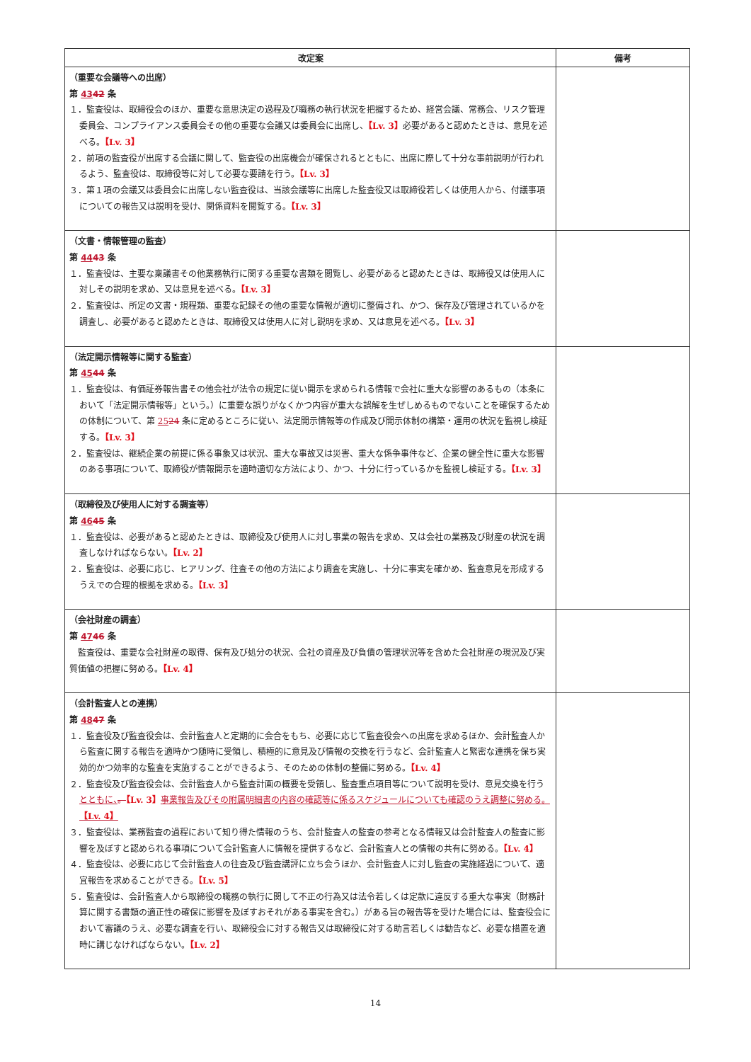| 改定案 | 備考 |
| --- | --- |
| （重要な会議等への出席） 第 43 42 条 １．監査役は、取締役会のほか、重要な意思決定の過程及び職務の執行状況を把握するため、経営会議、常務会、リスク管理委員会、コンプライアンス委員会その他の重要な会議又は委員会に出席し、 【Lv. 3】 必要があると認めたときは、意見を述べる。 【Lv. 3】 ２．前項の監査役が出席する会議に関して、監査役の出席機会が確保されるとともに、出席に際して十分な事前説明が行われるよう、監査役は、取締役等に対して必要な要請を行う。 【Lv. 3】 ３．第１項の会議又は委員会に出席しない監査役は、当該会議等に出席した監査役又は取締役若しくは使用人から、付議事項についての報告又は説明を受け、関係資料を閲覧する。 【Lv. 3】 | |
| （文書・情報管理の監査） 第 44 43 条 １．監査役は、主要な稟議書その他業務執行に関する重要な書類を閲覧し、必要があると認めたときは、取締役又は使用人に対しその説明を求め、又は意見を述べる。 【Lv. 3】 ２．監査役は、所定の文書・規程類、重要な記録その他の重要な情報が適切に整備され、かつ、保存及び管理されているかを調査し、必要があると認めたときは、取締役又は使用人に対し説明を求め、又は意見を述べる。 【Lv. 3】 | |
| （法定開示情報等に関する監査） 第 45 44 条 １．監査役は、有価証券報告書その他会社が法令の規定に従い開示を求められる情報で会社に重大な影響のあるもの（本条において「法定開示情報等」という。）に重要な誤りがなくかつ内容が重大な誤解を生ぜしめるものでないことを確保するための体制について、第 25 24 条に定めるところに従い、法定開示情報等の作成及び開示体制の構築・運用の状況を監視し検証する。 【Lv. 3】 ２．監査役は、継続企業の前提に係る事象又は状況、重大な事故又は災害、重大な係争事件など、企業の健全性に重大な影響のある事項について、取締役が情報開示を適時適切な方法により、かつ、十分に行っているかを監視し検証する。 【Lv. 3】 | |
| （取締役及び使用人に対する調査等） 第 46 45 条 １．監査役は、必要があると認めたときは、取締役及び使用人に対し事業の報告を求め、又は会社の業務及び財産の状況を調査しなければならない。 【Lv. 2】 ２．監査役は、必要に応じ、ヒアリング、往査その他の方法により調査を実施し、十分に事実を確かめ、監査意見を形成するうえでの合理的根拠を求める。 【Lv. 3】 | |
| （会社財産の調査） 第 47 46 条 監査役は、重要な会社財産の取得、保有及び処分の状況、会社の資産及び負債の管理状況等を含めた会社財産の現況及び実質価値の把握に努める。 【Lv. 4】 | |
| （会計監査人との連携） 第 48 47 条 １．監査役及び監査役会は、会計監査人と定期的に会合をもち、必要に応じて監査役会への出席を求めるほか、会計監査人から監査に関する報告を適時かつ随時に受領し、積極的に意見及び情報の交換を行うなど、会計監査人と緊密な連携を保ち実効的かつ効率的な監査を実施することができるよう、そのための体制の整備に努める。 【Lv. 4】 ２．監査役及び監査役会は、会計監査人から監査計画の概要を受領し、監査重点項目等について説明を受け、意見交換を行う とともに、 。 【Lv. 3】 事業報告及びその附属明細書の内容の確認等に係るスケジュールについても確認のうえ調整に努める。 【Lv. 4】 ３．監査役は、業務監査の過程において知り得た情報のうち、会計監査人の監査の参考となる情報又は会計監査人の監査に影響を及ぼすと認められる事項について会計監査人に情報を提供するなど、会計監査人との情報の共有に努める。 【Lv. 4】 ４．監査役は、必要に応じて会計監査人の往査及び監査講評に立ち会うほか、会計監査人に対し監査の実施経過について、適宜報告を求めることができる。 【Lv. 5】 ５．監査役は、会計監査人から取締役の職務の執行に関して不正の行為又は法令若しくは定款に違反する重大な事実（財務計算に関する書類の適正性の確保に影響を及ぼすおそれがある事実を含む。）がある旨の報告等を受けた場合には、監査役会において審議のうえ、必要な調査を行い、取締役会に対する報告又は取締役に対する助言若しくは勧告など、必要な措置を適時に講じなければならない。 【Lv. 2】 | |
14